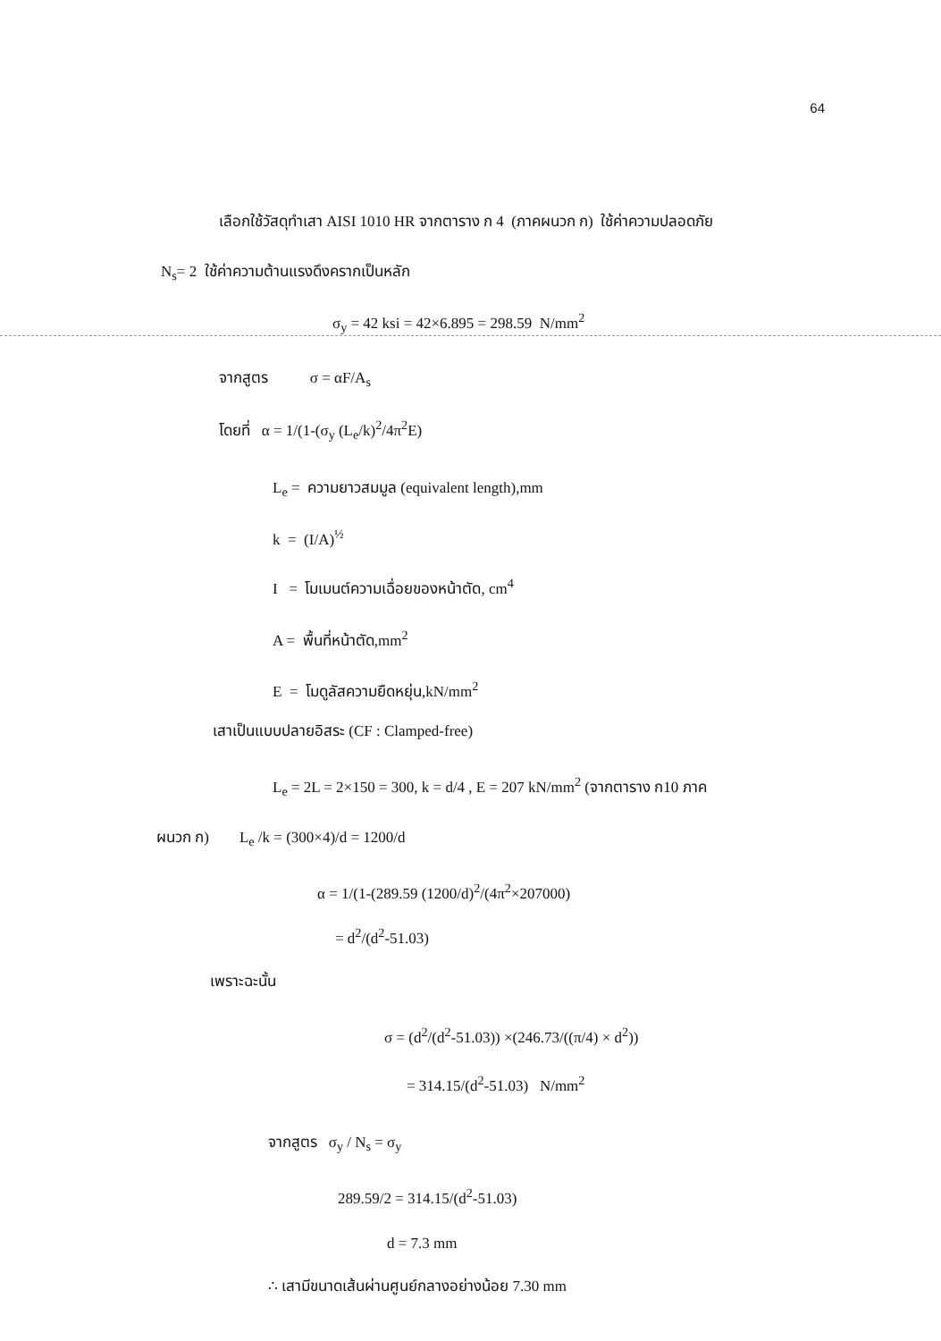64
เลือกใช้วัสดุทำเสา AISI 1010 HR จากตาราง ก 4 (ภาคผนวก ก) ใช้ค่าความปลอดภัย
N<sub>s</sub>= 2 ใช้ค่าความต้านแรงดึงครากเป็นหลัก
σ<sub>y</sub> = 42 ksi = 42×6.895 = 298.59 N/mm<sup>2</sup>
จากสูตร σ = αF/A<sub>s</sub>
โดยที่ α = 1/(1-(σ<sub>y</sub> (L<sub>e</sub>/k)<sup>2</sup>/4π<sup>2</sup>E)
L<sub>e</sub> = ความยาวสมมูล (equivalent length),mm
k = (I/A)<sup>½</sup>
I = โมเมนต์ความเฉื่อยของหน้าตัด, cm<sup>4</sup>
A = พื้นที่หน้าตัด,mm<sup>2</sup>
E = โมดูลัสความยืดหยุ่น,kN/mm<sup>2</sup>
เสาเป็นแบบปลายอิสระ (CF : Clamped-free)
L<sub>e</sub> = 2L = 2×150 = 300, k = d/4 , E = 207 kN/mm<sup>2</sup> (จากตาราง ก10 ภาค
ผนวก ก) L<sub>e</sub> /k = (300×4)/d = 1200/d
α = 1/(1-(289.59 (1200/d)<sup>2</sup>/(4π<sup>2</sup>×207000)
= d<sup>2</sup>/(d<sup>2</sup>-51.03)
เพราะฉะนั้น
σ = (d<sup>2</sup>/(d<sup>2</sup>-51.03)) ×(246.73/((π/4) × d<sup>2</sup>))
= 314.15/(d<sup>2</sup>-51.03) N/mm<sup>2</sup>
จากสูตร σ<sub>y</sub> / N<sub>s</sub> = σ<sub>y</sub>
289.59/2 = 314.15/(d<sup>2</sup>-51.03)
d = 7.3 mm
∴ เสามีขนาดเส้นผ่านศูนย์กลางอย่างน้อย 7.30 mm